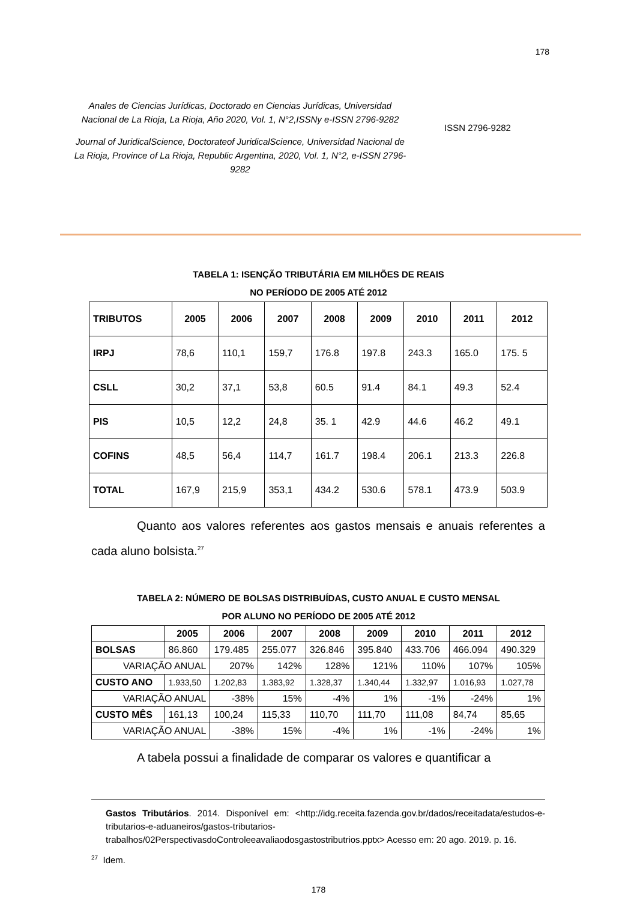178
Anales de Ciencias Jurídicas, Doctorado en Ciencias Jurídicas, Universidad Nacional de La Rioja, La Rioja, Año 2020, Vol. 1, N°2,ISSNy e-ISSN 2796-9282
Journal of JuridicalScience, Doctorateof JuridicalScience, Universidad Nacional de La Rioja, Province of La Rioja, Republic Argentina, 2020, Vol. 1, N°2, e-ISSN 2796-9282
ISSN 2796-9282
TABELA 1: ISENÇÃO TRIBUTÁRIA EM MILHÕES DE REAIS
NO PERÍODO DE 2005 ATÉ 2012
| TRIBUTOS | 2005 | 2006 | 2007 | 2008 | 2009 | 2010 | 2011 | 2012 |
| --- | --- | --- | --- | --- | --- | --- | --- | --- |
| IRPJ | 78,6 | 110,1 | 159,7 | 176.8 | 197.8 | 243.3 | 165.0 | 175. 5 |
| CSLL | 30,2 | 37,1 | 53,8 | 60.5 | 91.4 | 84.1 | 49.3 | 52.4 |
| PIS | 10,5 | 12,2 | 24,8 | 35. 1 | 42.9 | 44.6 | 46.2 | 49.1 |
| COFINS | 48,5 | 56,4 | 114,7 | 161.7 | 198.4 | 206.1 | 213.3 | 226.8 |
| TOTAL | 167,9 | 215,9 | 353,1 | 434.2 | 530.6 | 578.1 | 473.9 | 503.9 |
Quanto aos valores referentes aos gastos mensais e anuais referentes a cada aluno bolsista.<sup>27</sup>
TABELA 2: NÚMERO DE BOLSAS DISTRIBUÍDAS, CUSTO ANUAL E CUSTO MENSAL
POR ALUNO NO PERÍODO DE 2005 ATÉ 2012
| | 2005 | 2006 | 2007 | 2008 | 2009 | 2010 | 2011 | 2012 |
| --- | --- | --- | --- | --- | --- | --- | --- | --- |
| BOLSAS | 86.860 | 179.485 | 255.077 | 326.846 | 395.840 | 433.706 | 466.094 | 490.329 |
| VARIAÇÃO ANUAL | | 207% | 142% | 128% | 121% | 110% | 107% | 105% |
| CUSTO ANO | 1.933,50 | 1.202,83 | 1.383,92 | 1.328,37 | 1.340,44 | 1.332,97 | 1.016,93 | 1.027,78 |
| VARIAÇÃO ANUAL | | -38% | 15% | -4% | 1% | -1% | -24% | 1% |
| CUSTO MÊS | 161,13 | 100,24 | 115,33 | 110,70 | 111,70 | 111,08 | 84,74 | 85,65 |
| VARIAÇÃO ANUAL | | -38% | 15% | -4% | 1% | -1% | -24% | 1% |
A tabela possui a finalidade de comparar os valores e quantificar a
Gastos Tributários. 2014. Disponível em: <http://idg.receita.fazenda.gov.br/dados/receitadata/estudos-e-tributarios-e-aduaneiros/gastos-tributarios-trabalhos/02PerspectivasdoControleeavaliaodosgastostributrios.pptx> Acesso em: 20 ago. 2019. p. 16.
<sup>27</sup> Idem.
178